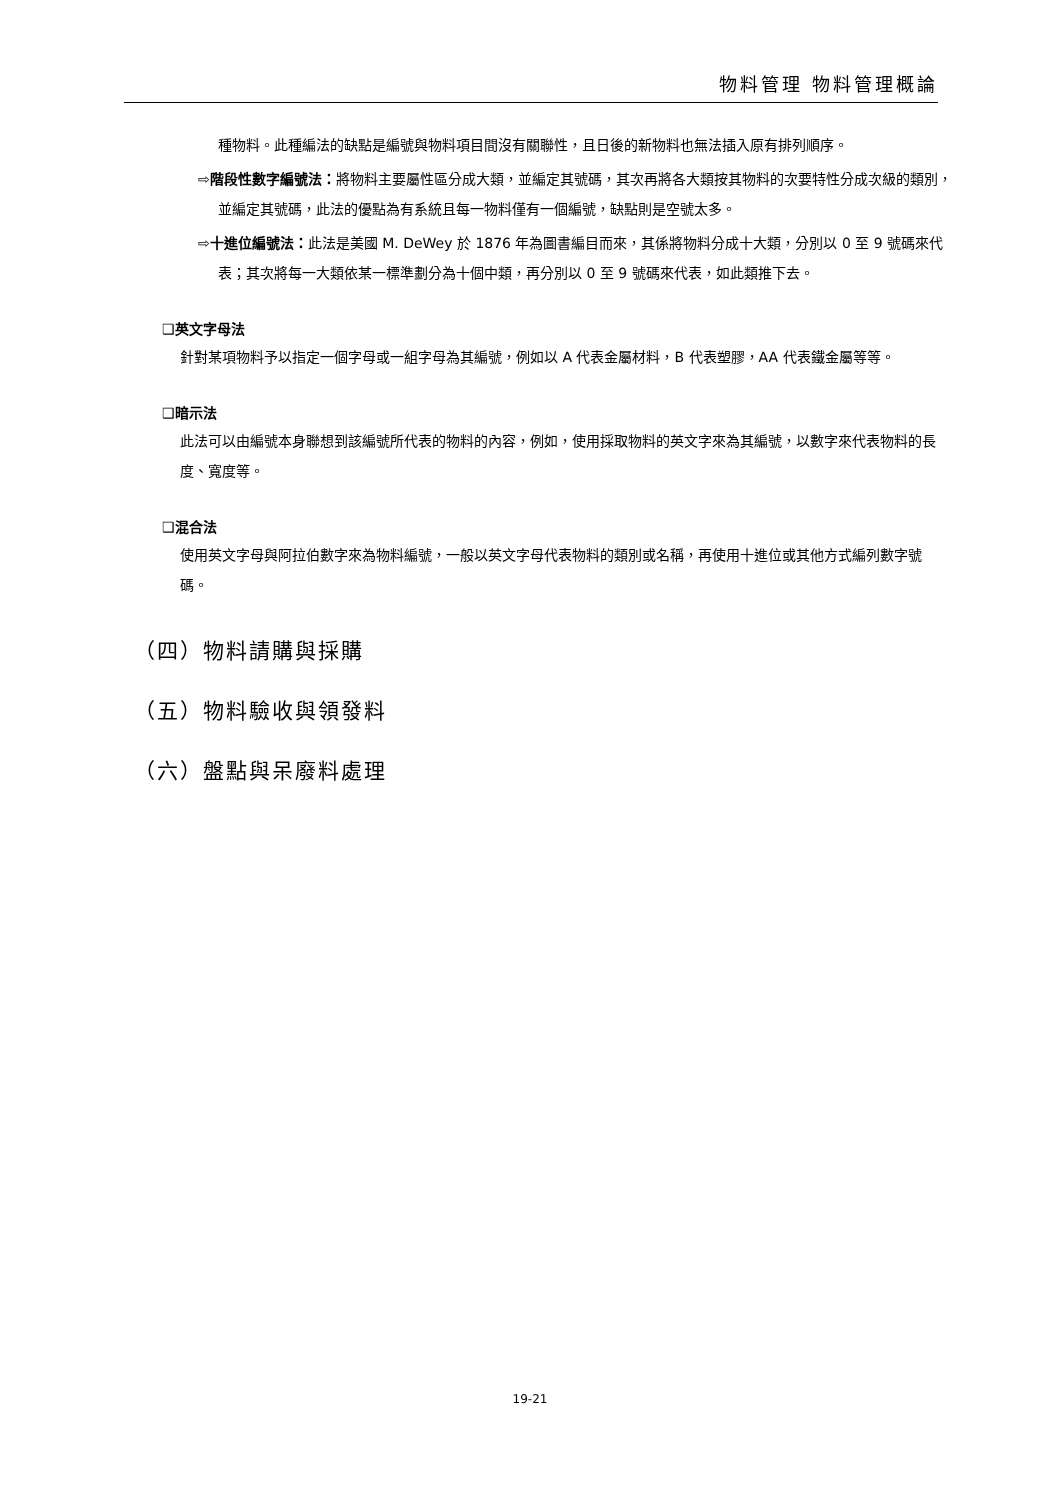物料管理 物料管理概論
種物料。此種編法的缺點是編號與物料項目間沒有關聯性，且日後的新物料也無法插入原有排列順序。
⇨階段性數字編號法：將物料主要屬性區分成大類，並編定其號碼，其次再將各大類按其物料的次要特性分成次級的類別，並編定其號碼，此法的優點為有系統且每一物料僅有一個編號，缺點則是空號太多。
⇨十進位編號法：此法是美國 M. DeWey 於 1876 年為圖書編目而來，其係將物料分成十大類，分別以 0 至 9 號碼來代表；其次將每一大類依某一標準劃分為十個中類，再分別以 0 至 9 號碼來代表，如此類推下去。
❑英文字母法
針對某項物料予以指定一個字母或一組字母為其編號，例如以 A 代表金屬材料，B 代表塑膠，AA 代表鐵金屬等等。
❑暗示法
此法可以由編號本身聯想到該編號所代表的物料的內容，例如，使用採取物料的英文字來為其編號，以數字來代表物料的長度、寬度等。
❑混合法
使用英文字母與阿拉伯數字來為物料編號，一般以英文字母代表物料的類別或名稱，再使用十進位或其他方式編列數字號碼。
（四）物料請購與採購
（五）物料驗收與領發料
（六）盤點與呆廢料處理
19-21